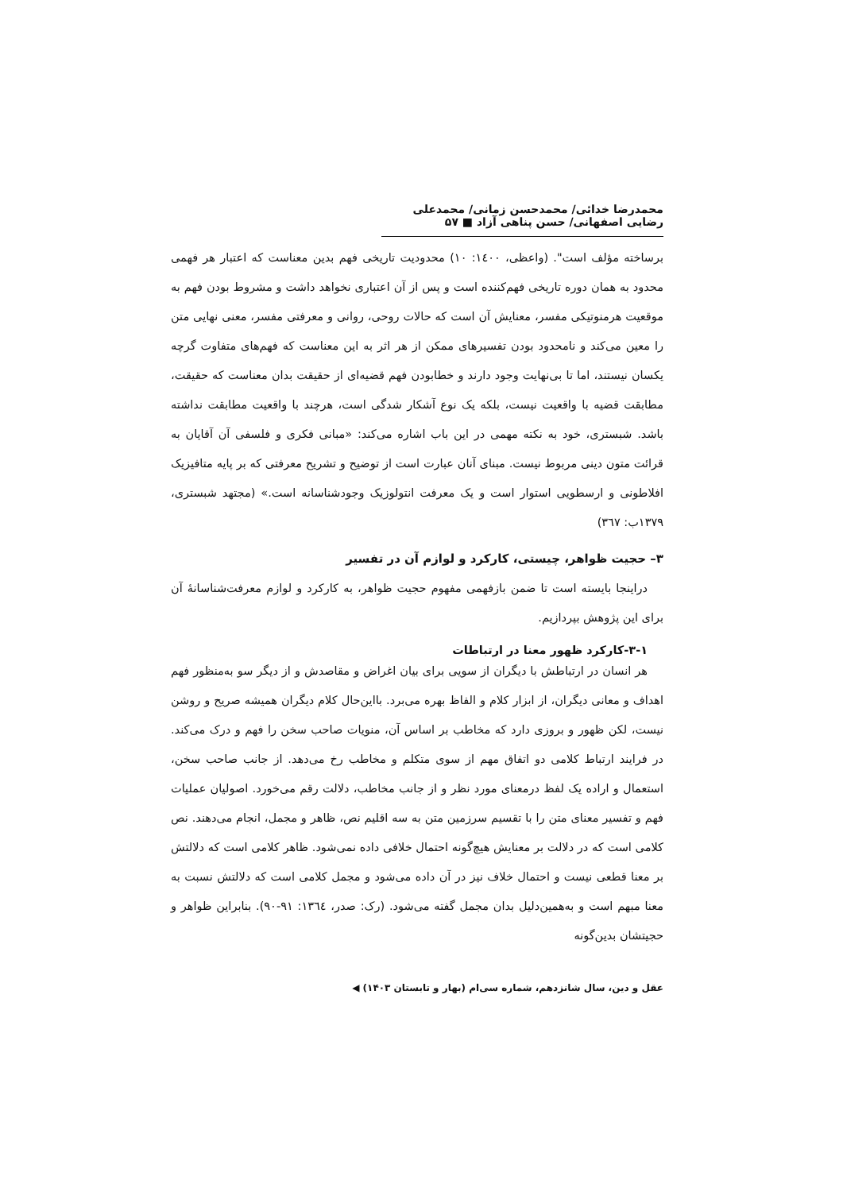محمدرضا خدائی/ محمدحسن زمانی/ محمدعلی رضایی اصفهانی/ حسن پناهی آزاد ■ ۵۷
برساخته مؤلف است". (واعظی، ۱٤۰۰: ۱۰) محدودیت تاریخی فهم بدین معناست که اعتبار هر فهمی محدود به همان دوره تاریخی فهم‌کننده است و پس از آن اعتباری نخواهد داشت و مشروط بودن فهم به موقعیت هرمنوتیکی مفسر، معنایش آن است که حالات روحی، روانی و معرفتی مفسر، معنی نهایی متن را معین می‌کند و نامحدود بودن تفسیرهای ممکن از هر اثر به این معناست که فهم‌های متفاوت گرچه یکسان نیستند، اما تا بی‌نهایت وجود دارند و خطابودن فهم قضیه‌ای از حقیقت بدان معناست که حقیقت، مطابقت قضیه با واقعیت نیست، بلکه یک نوع آشکار شدگی است، هرچند با واقعیت مطابقت نداشته باشد. شبستری، خود به نکته مهمی در این باب اشاره می‌کند: «مبانی فکری و فلسفی آن آقایان به قرائت متون دینی مربوط نیست. مبنای آنان عبارت است از توضیح و تشریح معرفتی که بر پایه متافیزیک افلاطونی و ارسطویی استوار است و یک معرفت انتولوزیک وجودشناسانه است.» (مجتهد شبستری، ۱۳۷۹ب: ۳٦۷)
۳– حجیت ظواهر، چیستی، کارکرد و لوازم آن در تفسیر
دراینجا بایسته است تا ضمن بازفهمی مفهوم حجیت ظواهر، به کارکرد و لوازم معرفت‌شناسانۀ آن برای این پژوهش بپردازیم.
۳-۱-کارکرد ظهور معنا در ارتباطات
هر انسان در ارتباطش با دیگران از سویی برای بیان اغراض و مقاصدش و از دیگر سو به‌منظور فهم اهداف و معانی دیگران، از ابزار کلام و الفاظ بهره می‌برد. بااین‌حال کلام دیگران همیشه صریح و روشن نیست، لکن ظهور و بروزی دارد که مخاطب بر اساس آن، منویات صاحب سخن را فهم و درک می‌کند. در فرایند ارتباط کلامی دو اتفاق مهم از سوی متکلم و مخاطب رخ می‌دهد. از جانب صاحب سخن، استعمال و اراده یک لفظ درمعنای مورد نظر و از جانب مخاطب، دلالت رقم می‌خورد. اصولیان عملیات فهم و تفسیر معنای متن را با تقسیم سرزمین متن به سه اقلیم نص، ظاهر و مجمل، انجام می‌دهند. نص کلامی است که در دلالت بر معنایش هیچ‌گونه احتمال خلافی داده نمی‌شود. ظاهر کلامی است که دلالتش بر معنا قطعی نیست و احتمال خلاف نیز در آن داده می‌شود و مجمل کلامی است که دلالتش نسبت به معنا مبهم است و به‌همین‌دلیل بدان مجمل گفته می‌شود. (رک: صدر، ۱۳٦٤: ۹۱-۹۰). بنابراین ظواهر و حجیتشان بدین‌گونه
عقل و دین، سال شانزدهم، شماره سی‌ام (بهار و تابستان ۱۴۰۳) ◀